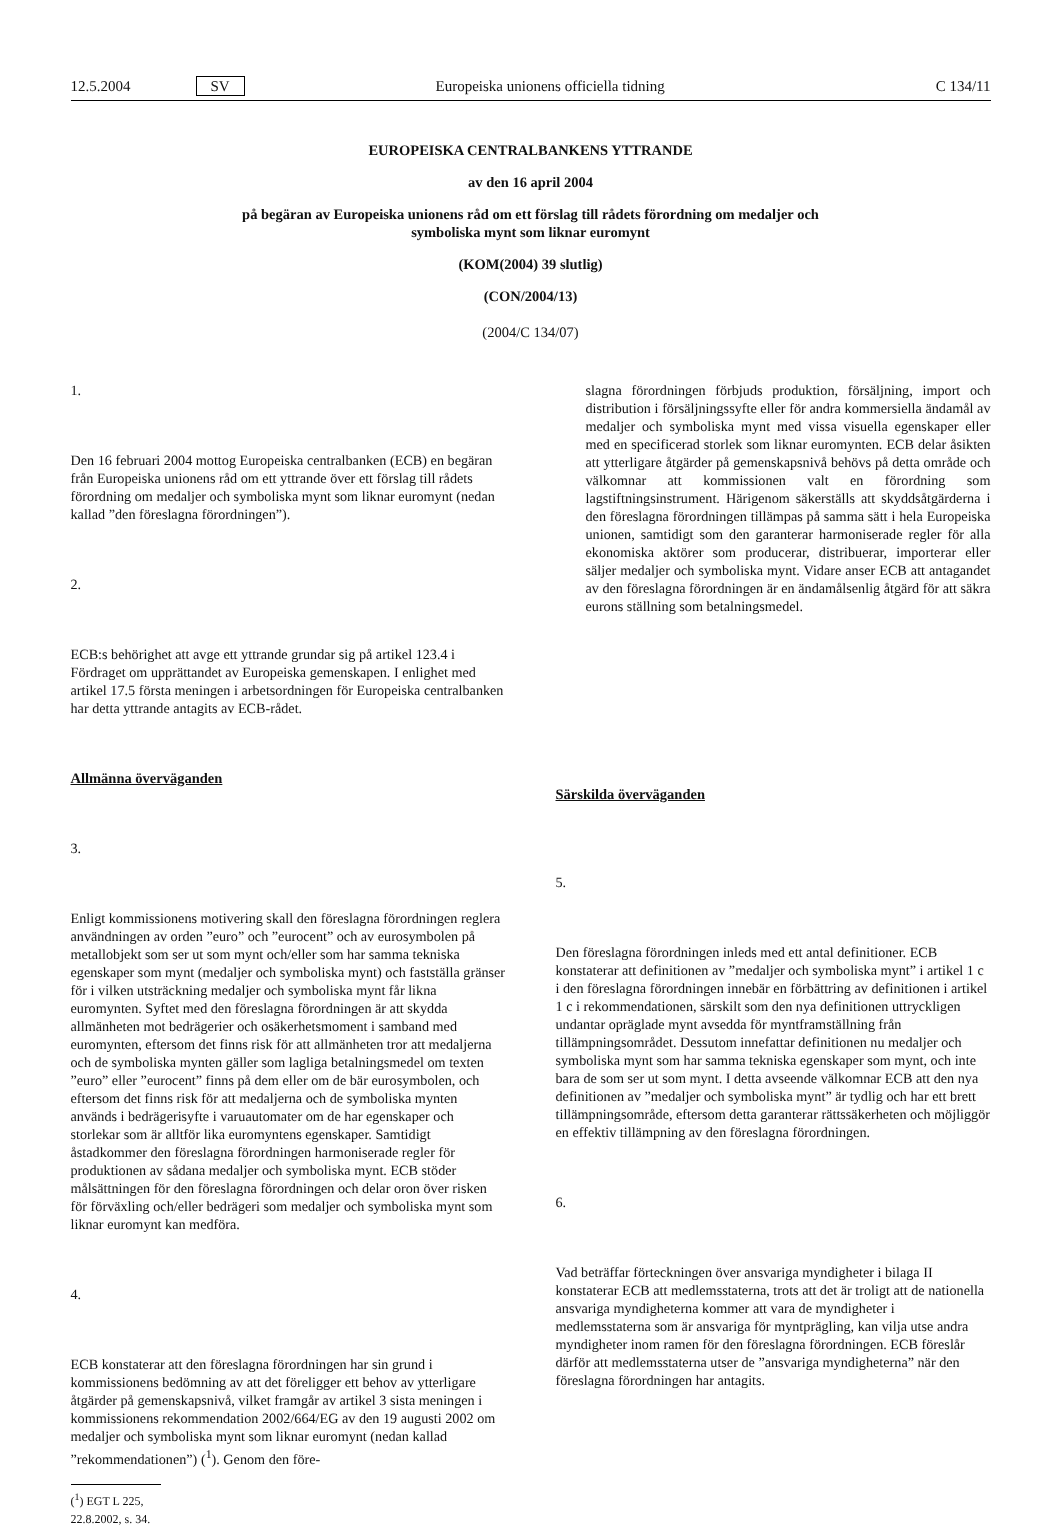12.5.2004 SV Europeiska unionens officiella tidning C 134/11
EUROPEISKA CENTRALBANKENS YTTRANDE
av den 16 april 2004
på begäran av Europeiska unionens råd om ett förslag till rådets förordning om medaljer och
symboliska mynt som liknar euromynt
(KOM(2004) 39 slutlig)
(CON/2004/13)
(2004/C 134/07)
1.
Den 16 februari 2004 mottog Europeiska centralbanken (ECB) en begäran från Europeiska unionens råd om ett yttrande över ett förslag till rådets förordning om medaljer och symboliska mynt som liknar euromynt (nedan kallad ”den föreslagna förordningen”).
2.
ECB:s behörighet att avge ett yttrande grundar sig på artikel 123.4 i Fördraget om upprättandet av Europeiska gemenskapen. I enlighet med artikel 17.5 första meningen i arbetsordningen för Europeiska centralbanken har detta yttrande antagits av ECB-rådet.
Allmänna överväganden
3.
Enligt kommissionens motivering skall den föreslagna förordningen reglera användningen av orden ”euro” och ”eurocent” och av eurosymbolen på metallobjekt som ser ut som mynt och/eller som har samma tekniska egenskaper som mynt (medaljer och symboliska mynt) och fastställa gränser för i vilken utsträckning medaljer och symboliska mynt får likna euromynten. Syftet med den föreslagna förordningen är att skydda allmänheten mot bedrägerier och osäkerhetsmoment i samband med euromynten, eftersom det finns risk för att allmänheten tror att medaljerna och de symboliska mynten gäller som lagliga betalningsmedel om texten ”euro” eller ”eurocent” finns på dem eller om de bär eurosymbolen, och eftersom det finns risk för att medaljerna och de symboliska mynten används i bedrägerisyfte i varuautomater om de har egenskaper och storlekar som är alltför lika euromyntens egenskaper. Samtidigt åstadkommer den föreslagna förordningen harmoniserade regler för produktionen av sådana medaljer och symboliska mynt. ECB stöder målsättningen för den föreslagna förordningen och delar oron över risken för förväxling och/eller bedrägeri som medaljer och symboliska mynt som liknar euromynt kan medföra.
4.
ECB konstaterar att den föreslagna förordningen har sin grund i kommissionens bedömning av att det föreligger ett behov av ytterligare åtgärder på gemenskapsnivå, vilket framgår av artikel 3 sista meningen i kommissionens rekommendation 2002/664/EG av den 19 augusti 2002 om medaljer och symboliska mynt som liknar euromynt (nedan kallad ”rekommendationen”) (<sup>1</sup>). Genom den före-
(<sup>1</sup>) EGT L 225, 22.8.2002, s. 34.
slagna förordningen förbjuds produktion, försäljning, import och distribution i försäljningssyfte eller för andra kommersiella ändamål av medaljer och symboliska mynt med vissa visuella egenskaper eller med en specificerad storlek som liknar euromynten. ECB delar åsikten att ytterligare åtgärder på gemenskapsnivå behövs på detta område och välkomnar att kommissionen valt en förordning som lagstiftningsinstrument. Härigenom säkerställs att skyddsåtgärderna i den föreslagna förordningen tillämpas på samma sätt i hela Europeiska unionen, samtidigt som den garanterar harmoniserade regler för alla ekonomiska aktörer som producerar, distribuerar, importerar eller säljer medaljer och symboliska mynt. Vidare anser ECB att antagandet av den föreslagna förordningen är en ändamålsenlig åtgärd för att säkra eurons ställning som betalningsmedel.
Särskilda överväganden
5.
Den föreslagna förordningen inleds med ett antal definitioner. ECB konstaterar att definitionen av ”medaljer och symboliska mynt” i artikel 1 c i den föreslagna förordningen innebär en förbättring av definitionen i artikel 1 c i rekommendationen, särskilt som den nya definitionen uttryckligen undantar opräglade mynt avsedda för myntframställning från tillämpningsområdet. Dessutom innefattar definitionen nu medaljer och symboliska mynt som har samma tekniska egenskaper som mynt, och inte bara de som ser ut som mynt. I detta avseende välkomnar ECB att den nya definitionen av ”medaljer och symboliska mynt” är tydlig och har ett brett tillämpningsområde, eftersom detta garanterar rättssäkerheten och möjliggör en effektiv tillämpning av den föreslagna förordningen.
6.
Vad beträffar förteckningen över ansvariga myndigheter i bilaga II konstaterar ECB att medlemsstaterna, trots att det är troligt att de nationella ansvariga myndigheterna kommer att vara de myndigheter i medlemsstaterna som är ansvariga för myntprägling, kan vilja utse andra myndigheter inom ramen för den föreslagna förordningen. ECB föreslår därför att medlemsstaterna utser de ”ansvariga myndigheterna” när den föreslagna förordningen har antagits.